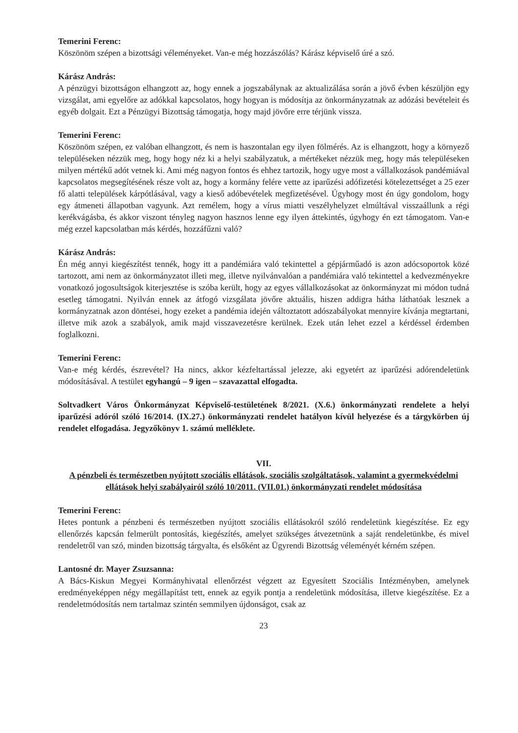Temerini Ferenc:
Köszönöm szépen a bizottsági véleményeket. Van-e még hozzászólás? Kárász képviselő úré a szó.
Kárász András:
A pénzügyi bizottságon elhangzott az, hogy ennek a jogszabálynak az aktualizálása során a jövő évben készüljön egy vizsgálat, ami egyelőre az adókkal kapcsolatos, hogy hogyan is módosítja az önkormányzatnak az adózási bevételeit és egyéb dolgait. Ezt a Pénzügyi Bizottság támogatja, hogy majd jövőre erre térjünk vissza.
Temerini Ferenc:
Köszönöm szépen, ez valóban elhangzott, és nem is haszontalan egy ilyen fölmérés. Az is elhangzott, hogy a környező településeken nézzük meg, hogy hogy néz ki a helyi szabályzatuk, a mértékeket nézzük meg, hogy más településeken milyen mértékű adót vetnek ki. Ami még nagyon fontos és ehhez tartozik, hogy ugye most a vállalkozások pandémiával kapcsolatos megsegítésének része volt az, hogy a kormány felére vette az iparűzési adófizetési kötelezettséget a 25 ezer fő alatti települések kárpótlásával, vagy a kieső adóbevételek megfizetésével. Úgyhogy most én úgy gondolom, hogy egy átmeneti állapotban vagyunk. Azt remélem, hogy a vírus miatti veszélyhelyzet elmúltával visszaállunk a régi kerékvágásba, és akkor viszont tényleg nagyon hasznos lenne egy ilyen áttekintés, úgyhogy én ezt támogatom. Van-e még ezzel kapcsolatban más kérdés, hozzáfűzni való?
Kárász András:
Én még annyi kiegészítést tennék, hogy itt a pandémiára való tekintettel a gépjárműadó is azon adócsoportok közé tartozott, ami nem az önkormányzatot illeti meg, illetve nyilvánvalóan a pandémiára való tekintettel a kedvezményekre vonatkozó jogosultságok kiterjesztése is szóba került, hogy az egyes vállalkozásokat az önkormányzat mi módon tudná esetleg támogatni. Nyilván ennek az átfogó vizsgálata jövőre aktuális, hiszen addigra hátha láthatóak lesznek a kormányzatnak azon döntései, hogy ezeket a pandémia idején változtatott adószabályokat mennyire kívánja megtartani, illetve mik azok a szabályok, amik majd visszavezetésre kerülnek. Ezek után lehet ezzel a kérdéssel érdemben foglalkozni.
Temerini Ferenc:
Van-e még kérdés, észrevétel? Ha nincs, akkor kézfeltartással jelezze, aki egyetért az iparűzési adórendeletünk módosításával. A testület egyhangú – 9 igen – szavazattal elfogadta.
Soltvadkert Város Önkormányzat Képviselő-testületének 8/2021. (X.6.) önkormányzati rendelete a helyi iparűzési adóról szóló 16/2014. (IX.27.) önkormányzati rendelet hatályon kívül helyezése és a tárgykörben új rendelet elfogadása. Jegyzőkönyv 1. számú melléklete.
VII.
A pénzbeli és természetben nyújtott szociális ellátások, szociális szolgáltatások, valamint a gyermekvédelmi ellátások helyi szabályairól szóló 10/2011. (VII.01.) önkormányzati rendelet módosítása
Temerini Ferenc:
Hetes pontunk a pénzbeni és természetben nyújtott szociális ellátásokról szóló rendeletünk kiegészítése. Ez egy ellenőrzés kapcsán felmerült pontosítás, kiegészítés, amelyet szükséges átvezetnünk a saját rendeletünkbe, és mivel rendeletről van szó, minden bizottság tárgyalta, és elsőként az Ügyrendi Bizottság véleményét kérném szépen.
Lantosné dr. Mayer Zsuzsanna:
A Bács-Kiskun Megyei Kormányhivatal ellenőrzést végzett az Egyesített Szociális Intézményben, amelynek eredményeképpen négy megállapítást tett, ennek az egyik pontja a rendeletünk módosítása, illetve kiegészítése. Ez a rendeletmódosítás nem tartalmaz szintén semmilyen újdonságot, csak az
23